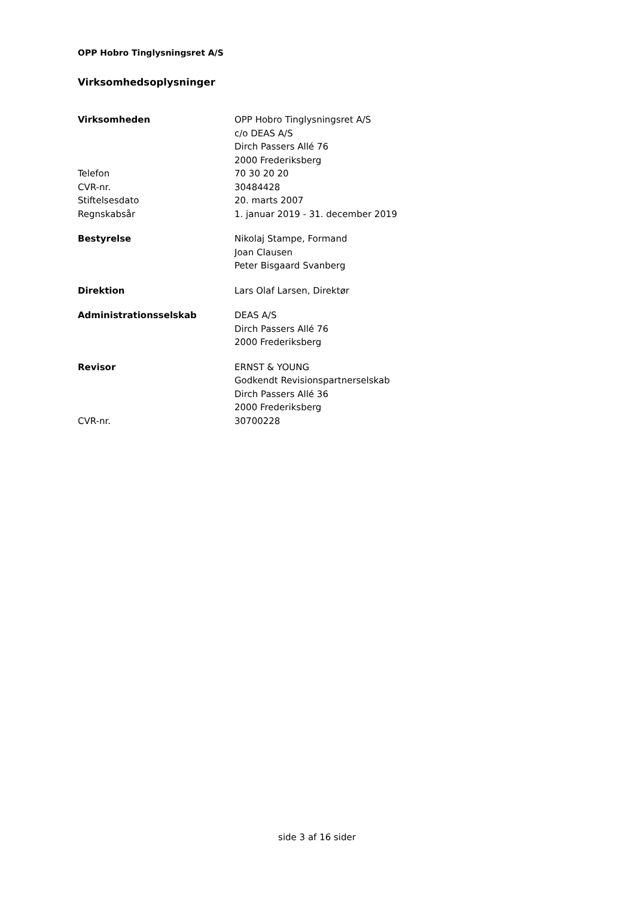OPP Hobro Tinglysningsret A/S
Virksomhedsoplysninger
| Virksomheden | OPP Hobro Tinglysningsret A/S |
| | c/o DEAS A/S |
| | Dirch Passers Allé 76 |
| | 2000 Frederiksberg |
| Telefon | 70 30 20 20 |
| CVR-nr. | 30484428 |
| Stiftelsesdato | 20. marts 2007 |
| Regnskabsår | 1. januar 2019 - 31. december 2019 |
| Bestyrelse | Nikolaj Stampe, Formand |
| | Joan Clausen |
| | Peter Bisgaard Svanberg |
| Direktion | Lars Olaf Larsen, Direktør |
| Administrationsselskab | DEAS A/S |
| | Dirch Passers Allé 76 |
| | 2000 Frederiksberg |
| Revisor | ERNST & YOUNG |
| | Godkendt Revisionspartnerselskab |
| | Dirch Passers Allé 36 |
| | 2000 Frederiksberg |
| CVR-nr. | 30700228 |
side 3 af 16 sider